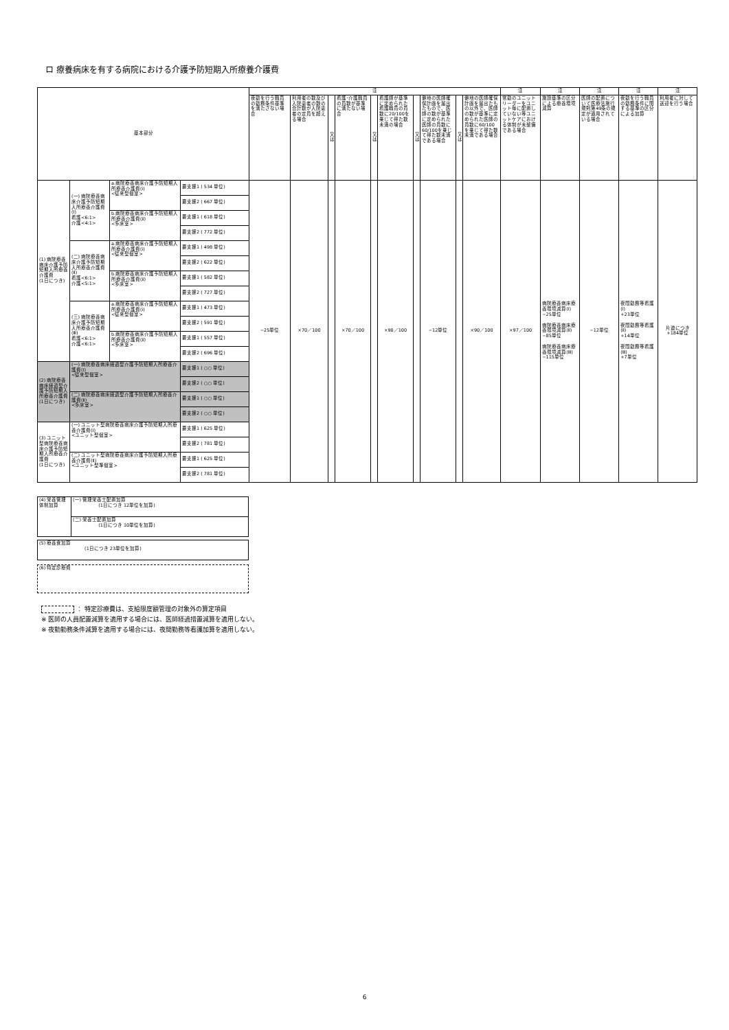ロ 療養病床を有する病院における介護予防短期入所療養介護費
| 基本部分 | | | | 注 | | | | | | | | | | 注 | 注 | 注 | 注 | 注 |
| --- | --- | --- | --- | --- | --- | --- | --- | --- | --- | --- | --- | --- | --- | --- | --- | --- | --- | --- |
| | | | | 夜勤を行う職員の勤務条件基準を満たさない場合 | 利用者の数及び入院患者の数の合計数が入院患者の定員を超える場合 | 又は | 看護･介護職員の員数が基準に満たない場合 | 又は | 看護師が基準に定められた看護職員の員数に20/100を乗じて得た数未満の場合 | 又は | 僻地の医師確保計画を届出たもので、医師の数が基準に定められた医師の員数に60/100を乗じて得た数未満である場合 | 又は | 僻地の医師確保計画を届出たもの以外で、医師の数が基準に定められた医師の員数に60/100を乗じて得た数未満である場合 | 常勤のユニットリーダーをユニット毎に配置していない等ユニットケアにおける体制が未整備である場合 | 施設基準の区分による療養環境減算 | 医師の配置について医療法施行規則第49条の規定が適用されている場合 | 夜勤を行う職員の勤務条件に関する基準の区分による加算 | 利用者に対して送迎を行う場合 |
| (1) 病院療養病床介護予防短期入所療養介護費 (1日につき) | (一) 病院療養病床介護予防短期入所療養介護費(Ⅰ) 看護<6:1> 介護<4:1> | a.病院療養病床介護予防短期入所療養介護費(ⅰ) <従来型個室> | 要支援1 ( 534 単位) | −25単位 | ×70／100 | | ×70／100 | | ×90／100 | | −12単位 | | ×90／100 | ×97／100 | 病院療養病床療養環境減算(Ⅰ) −25単位 病院療養病床療養環境減算(Ⅱ) −85単位 病院療養病床療養環境減算(Ⅲ) −115単位 | −12単位 | 夜間勤務等看護(Ⅰ) +23単位 夜間勤務等看護(Ⅱ) +14単位 夜間勤務等看護(Ⅲ) +7単位 | 片道につき +184単位 |
| | | | 要支援2 ( 667 単位) | | | | | | | | | | | | | | | |
| | | b.病院療養病床介護予防短期入所療養介護費(ⅱ) <多床室> | 要支援1 ( 618 単位) | | | | | | | | | | | | | | | |
| | | | 要支援2 ( 772 単位) | | | | | | | | | | | | | | | |
| | (二) 病院療養病床介護予防短期入所療養介護費(Ⅱ) 看護<6:1> 介護<5:1> | a.病院療養病床介護予防短期入所療養介護費(ⅰ) <従来型個室> | 要支援1 ( 498 単位) | | | | | | | | | | | | | | | |
| | | | 要支援2 ( 622 単位) | | | | | | | | | | | | | | | |
| | | b.病院療養病床介護予防短期入所療養介護費(ⅱ) <多床室> | 要支援1 ( 582 単位) | | | | | | | | | | | | | | | |
| | | | 要支援2 ( 727 単位) | | | | | | | | | | | | | | | |
| | (三) 病院療養病床介護予防短期入所療養介護費(Ⅲ) 看護<6:1> 介護<6:1> | a.病院療養病床介護予防短期入所療養介護費(ⅰ) <従来型個室> | 要支援1 ( 473 単位) | | | | | | | | | | | | | | | |
| | | | 要支援2 ( 591 単位) | | | | | | | | | | | | | | | |
| | | b.病院療養病床介護予防短期入所療養介護費(ⅱ) <多床室> | 要支援1 ( 557 単位) | | | | | | | | | | | | | | | |
| | | | 要支援2 ( 696 単位) | | | | | | | | | | | | | | | |
| (2) 病院療養病床経過型介護予防短期入所療養介護費 (1日につき) | (一) 病院療養病床経過型介護予防短期入所療養介護費(Ⅰ) <従来型個室> | | 要支援1 ( ○○ 単位) | | | | | | | | | | | | | | | |
| | | | 要支援2 ( ○○ 単位) | | | | | | | | | | | | | | | |
| | (二) 病院療養病床経過型介護予防短期入所療養介護費(Ⅱ) <多床室> | | 要支援1 ( ○○ 単位) | | | | | | | | | | | | | | | |
| | | | 要支援2 ( ○○ 単位) | | | | | | | | | | | | | | | |
| (3) ユニット型病院療養病床介護予防短期入所療養介護費 (1日につき) | (一) ユニット型病院療養病床介護予防短期入所療養介護費(Ⅰ) <ユニット型個室> | | 要支援1 ( 625 単位) | | | | | | | | | | | | | | | |
| | | | 要支援2 ( 781 単位) | | | | | | | | | | | | | | | |
| | (二) ユニット型病院療養病床介護予防短期入所療養介護費(Ⅱ) <ユニット型準個室> | | 要支援1 ( 625 単位) | | | | | | | | | | | | | | | |
| | | | 要支援2 ( 781 単位) | | | | | | | | | | | | | | | |
| (4) 栄養管理体制加算 | (一) 管理栄養士配置加算 (1日につき 12単位を加算) |
| | (二) 栄養士配置加算 (1日につき 10単位を加算) |
| (5) 療養食加算 (1日につき 23単位を加算) |
| (6) 特定診療費 |
： 特定診療費は、支給限度額管理の対象外の算定項目
※ 医師の人員配置減算を適用する場合には、医師経過措置減算を適用しない。
※ 夜勤勤務条件減算を適用する場合には、夜間勤務等看護加算を適用しない。
6